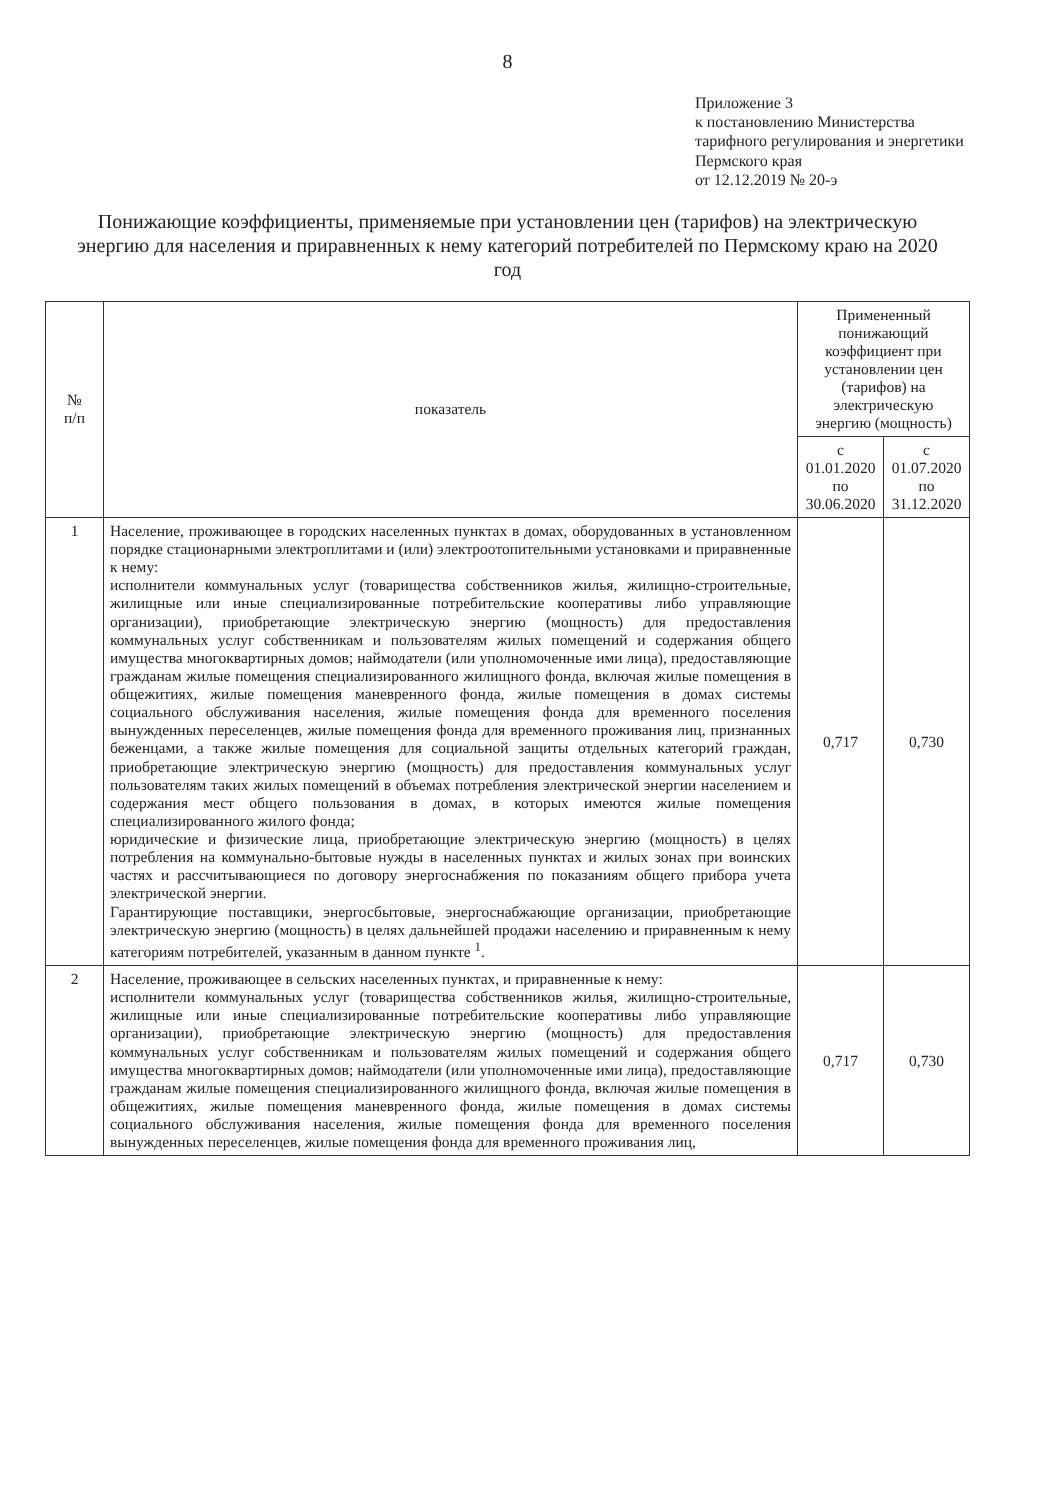8
Приложение 3
к постановлению Министерства тарифного регулирования и энергетики Пермского края
от 12.12.2019 № 20-э
Понижающие коэффициенты, применяемые при установлении цен (тарифов) на электрическую энергию для населения и приравненных к нему категорий потребителей по Пермскому краю на 2020 год
| № п/п | показатель | Примененный понижающий коэффициент при установлении цен (тарифов) на электрическую энергию (мощность) | |
| --- | --- | --- | --- |
| | | с 01.01.2020 по 30.06.2020 | с 01.07.2020 по 31.12.2020 |
| 1 | Население, проживающее в городских населенных пунктах в домах, оборудованных в установленном порядке стационарными электроплитами и (или) электроотопительными установками и приравненные к нему: исполнители коммунальных услуг (товарищества собственников жилья, жилищно-строительные, жилищные или иные специализированные потребительские кооперативы либо управляющие организации), приобретающие электрическую энергию (мощность) для предоставления коммунальных услуг собственникам и пользователям жилых помещений и содержания общего имущества многоквартирных домов; наймодатели (или уполномоченные ими лица), предоставляющие гражданам жилые помещения специализированного жилищного фонда, включая жилые помещения в общежитиях, жилые помещения маневренного фонда, жилые помещения в домах системы социального обслуживания населения, жилые помещения фонда для временного поселения вынужденных переселенцев, жилые помещения фонда для временного проживания лиц, признанных беженцами, а также жилые помещения для социальной защиты отдельных категорий граждан, приобретающие электрическую энергию (мощность) для предоставления коммунальных услуг пользователям таких жилых помещений в объемах потребления электрической энергии населением и содержания мест общего пользования в домах, в которых имеются жилые помещения специализированного жилого фонда; юридические и физические лица, приобретающие электрическую энергию (мощность) в целях потребления на коммунально-бытовые нужды в населенных пунктах и жилых зонах при воинских частях и рассчитывающиеся по договору энергоснабжения по показаниям общего прибора учета электрической энергии. Гарантирующие поставщики, энергосбытовые, энергоснабжающие организации, приобретающие электрическую энергию (мощность) в целях дальнейшей продажи населению и приравненным к нему категориям потребителей, указанным в данном пункте <sup>1</sup>. | 0,717 | 0,730 |
| 2 | Население, проживающее в сельских населенных пунктах, и приравненные к нему: исполнители коммунальных услуг (товарищества собственников жилья, жилищно-строительные, жилищные или иные специализированные потребительские кооперативы либо управляющие организации), приобретающие электрическую энергию (мощность) для предоставления коммунальных услуг собственникам и пользователям жилых помещений и содержания общего имущества многоквартирных домов; наймодатели (или уполномоченные ими лица), предоставляющие гражданам жилые помещения специализированного жилищного фонда, включая жилые помещения в общежитиях, жилые помещения маневренного фонда, жилые помещения в домах системы социального обслуживания населения, жилые помещения фонда для временного поселения вынужденных переселенцев, жилые помещения фонда для временного проживания лиц, | 0,717 | 0,730 |